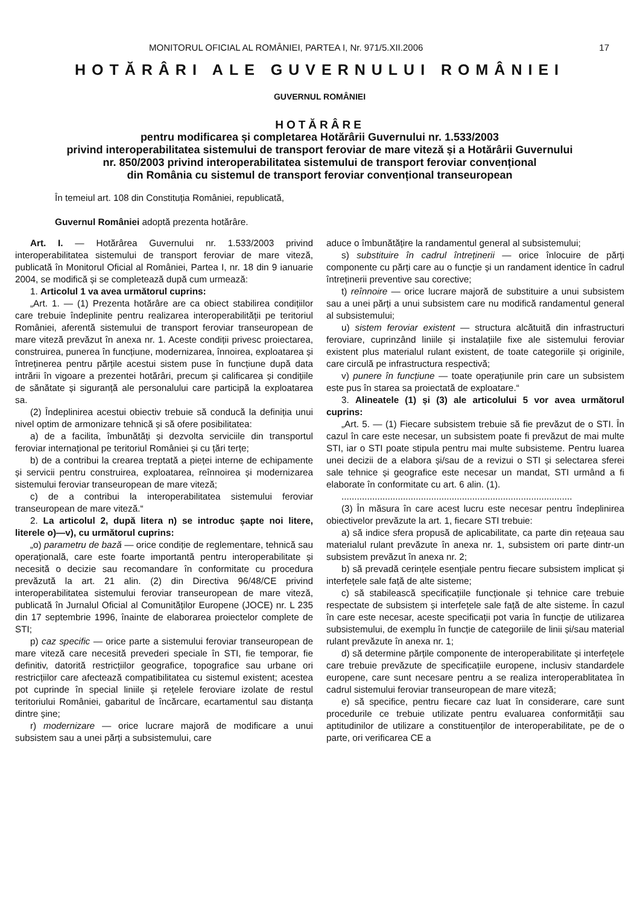MONITORUL OFICIAL AL ROMÂNIEI, PARTEA I, Nr. 971/5.XII.2006 17
HOTĂRÂRI ALE GUVERNULUI ROMÂNIEI
GUVERNUL ROMÂNIEI
HOTĂRÂRE
pentru modificarea și completarea Hotărârii Guvernului nr. 1.533/2003
privind interoperabilitatea sistemului de transport feroviar de mare viteză și a Hotărârii Guvernului
nr. 850/2003 privind interoperabilitatea sistemului de transport feroviar convențional
din România cu sistemul de transport feroviar convențional transeuropean
În temeiul art. 108 din Constituția României, republicată,
Guvernul României adoptă prezenta hotărâre.
Art. I. — Hotărârea Guvernului nr. 1.533/2003 privind interoperabilitatea sistemului de transport feroviar de mare viteză, publicată în Monitorul Oficial al României, Partea I, nr. 18 din 9 ianuarie 2004, se modifică și se completează după cum urmează:
1. Articolul 1 va avea următorul cuprins:
„Art. 1. — (1) Prezenta hotărâre are ca obiect stabilirea condițiilor care trebuie îndeplinite pentru realizarea interoperabilității pe teritoriul României, aferentă sistemului de transport feroviar transeuropean de mare viteză prevăzut în anexa nr. 1. Aceste condiții privesc proiectarea, construirea, punerea în funcțiune, modernizarea, înnoirea, exploatarea și întreținerea pentru părțile acestui sistem puse în funcțiune după data intrării în vigoare a prezentei hotărâri, precum și calificarea și condițiile de sănătate și siguranță ale personalului care participă la exploatarea sa.
(2) Îndeplinirea acestui obiectiv trebuie să conducă la definiția unui nivel optim de armonizare tehnică și să ofere posibilitatea:
a) de a facilita, îmbunătăți și dezvolta serviciile din transportul feroviar internațional pe teritoriul României și cu țări terțe;
b) de a contribui la crearea treptată a pieței interne de echipamente și servicii pentru construirea, exploatarea, reînnoirea și modernizarea sistemului feroviar transeuropean de mare viteză;
c) de a contribui la interoperabilitatea sistemului feroviar transeuropean de mare viteză.“
2. La articolul 2, după litera n) se introduc șapte noi litere, literele o)—v), cu următorul cuprins:
„o) parametru de bază — orice condiție de reglementare, tehnică sau operațională, care este foarte importantă pentru interoperabilitate și necesită o decizie sau recomandare în conformitate cu procedura prevăzută la art. 21 alin. (2) din Directiva 96/48/CE privind interoperabilitatea sistemului feroviar transeuropean de mare viteză, publicată în Jurnalul Oficial al Comunităților Europene (JOCE) nr. L 235 din 17 septembrie 1996, înainte de elaborarea proiectelor complete de STI;
p) caz specific — orice parte a sistemului feroviar transeuropean de mare viteză care necesită prevederi speciale în STI, fie temporar, fie definitiv, datorită restricțiilor geografice, topografice sau urbane ori restricțiilor care afectează compatibilitatea cu sistemul existent; acestea pot cuprinde în special liniile și rețelele feroviare izolate de restul teritoriului României, gabaritul de încărcare, ecartamentul sau distanța dintre șine;
r) modernizare — orice lucrare majoră de modificare a unui subsistem sau a unei părți a subsistemului, care
aduce o îmbunătățire la randamentul general al subsistemului;
s) substituire în cadrul întreținerii — orice înlocuire de părți componente cu părți care au o funcție și un randament identice în cadrul întreținerii preventive sau corective;
t) reînnoire — orice lucrare majoră de substituire a unui subsistem sau a unei părți a unui subsistem care nu modifică randamentul general al subsistemului;
u) sistem feroviar existent — structura alcătuită din infrastructuri feroviare, cuprinzând liniile și instalațiile fixe ale sistemului feroviar existent plus materialul rulant existent, de toate categoriile și originile, care circulă pe infrastructura respectivă;
v) punere în funcțiune — toate operațiunile prin care un subsistem este pus în starea sa proiectată de exploatare.“
3. Alineatele (1) și (3) ale articolului 5 vor avea următorul cuprins:
„Art. 5. — (1) Fiecare subsistem trebuie să fie prevăzut de o STI. În cazul în care este necesar, un subsistem poate fi prevăzut de mai multe STI, iar o STI poate stipula pentru mai multe subsisteme. Pentru luarea unei decizii de a elabora și/sau de a revizui o STI și selectarea sferei sale tehnice și geografice este necesar un mandat, STI urmând a fi elaborate în conformitate cu art. 6 alin. (1).
..........................................................................................
(3) În măsura în care acest lucru este necesar pentru îndeplinirea obiectivelor prevăzute la art. 1, fiecare STI trebuie:
a) să indice sfera propusă de aplicabilitate, ca parte din rețeaua sau materialul rulant prevăzute în anexa nr. 1, subsistem ori parte dintr-un subsistem prevăzut în anexa nr. 2;
b) să prevadă cerințele esențiale pentru fiecare subsistem implicat și interfețele sale față de alte sisteme;
c) să stabilească specificațiile funcționale și tehnice care trebuie respectate de subsistem și interfețele sale față de alte sisteme. În cazul în care este necesar, aceste specificații pot varia în funcție de utilizarea subsistemului, de exemplu în funcție de categoriile de linii și/sau material rulant prevăzute în anexa nr. 1;
d) să determine părțile componente de interoperabilitate și interfețele care trebuie prevăzute de specificațiile europene, inclusiv standardele europene, care sunt necesare pentru a se realiza interoperablitatea în cadrul sistemului feroviar transeuropean de mare viteză;
e) să specifice, pentru fiecare caz luat în considerare, care sunt procedurile ce trebuie utilizate pentru evaluarea conformității sau aptitudinilor de utilizare a constituenților de interoperabilitate, pe de o parte, ori verificarea CE a